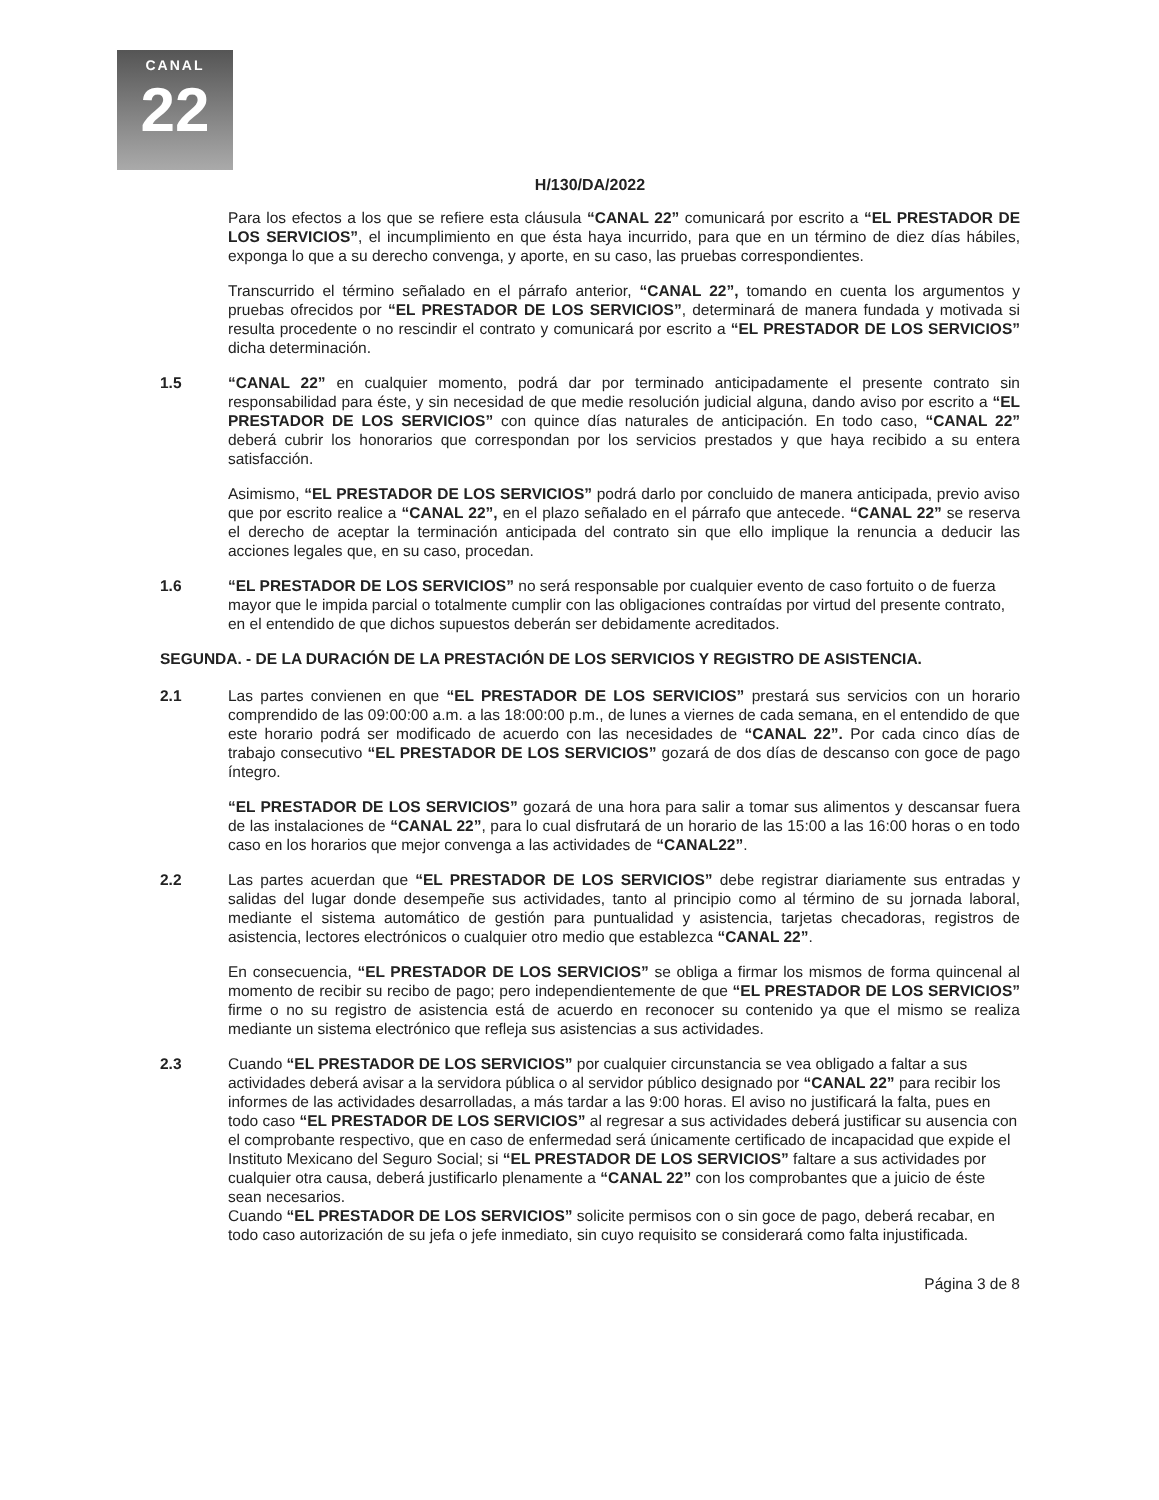CANAL
22
H/130/DA/2022
Para los efectos a los que se refiere esta cláusula “CANAL 22” comunicará por escrito a “EL PRESTADOR DE LOS SERVICIOS”, el incumplimiento en que ésta haya incurrido, para que en un término de diez días hábiles, exponga lo que a su derecho convenga, y aporte, en su caso, las pruebas correspondientes.
Transcurrido el término señalado en el párrafo anterior, “CANAL 22”, tomando en cuenta los argumentos y pruebas ofrecidos por “EL PRESTADOR DE LOS SERVICIOS”, determinará de manera fundada y motivada si resulta procedente o no rescindir el contrato y comunicará por escrito a “EL PRESTADOR DE LOS SERVICIOS” dicha determinación.
1.5 “CANAL 22” en cualquier momento, podrá dar por terminado anticipadamente el presente contrato sin responsabilidad para éste, y sin necesidad de que medie resolución judicial alguna, dando aviso por escrito a “EL PRESTADOR DE LOS SERVICIOS” con quince días naturales de anticipación. En todo caso, “CANAL 22” deberá cubrir los honorarios que correspondan por los servicios prestados y que haya recibido a su entera satisfacción.
Asimismo, “EL PRESTADOR DE LOS SERVICIOS” podrá darlo por concluido de manera anticipada, previo aviso que por escrito realice a “CANAL 22”, en el plazo señalado en el párrafo que antecede. “CANAL 22” se reserva el derecho de aceptar la terminación anticipada del contrato sin que ello implique la renuncia a deducir las acciones legales que, en su caso, procedan.
1.6 “EL PRESTADOR DE LOS SERVICIOS” no será responsable por cualquier evento de caso fortuito o de fuerza mayor que le impida parcial o totalmente cumplir con las obligaciones contraídas por virtud del presente contrato, en el entendido de que dichos supuestos deberán ser debidamente acreditados.
SEGUNDA. - DE LA DURACIÓN DE LA PRESTACIÓN DE LOS SERVICIOS Y REGISTRO DE ASISTENCIA.
2.1 Las partes convienen en que “EL PRESTADOR DE LOS SERVICIOS” prestará sus servicios con un horario comprendido de las 09:00:00 a.m. a las 18:00:00 p.m., de lunes a viernes de cada semana, en el entendido de que este horario podrá ser modificado de acuerdo con las necesidades de “CANAL 22”. Por cada cinco días de trabajo consecutivo “EL PRESTADOR DE LOS SERVICIOS” gozará de dos días de descanso con goce de pago íntegro.
“EL PRESTADOR DE LOS SERVICIOS” gozará de una hora para salir a tomar sus alimentos y descansar fuera de las instalaciones de “CANAL 22”, para lo cual disfrutará de un horario de las 15:00 a las 16:00 horas o en todo caso en los horarios que mejor convenga a las actividades de “CANAL22”.
2.2 Las partes acuerdan que “EL PRESTADOR DE LOS SERVICIOS” debe registrar diariamente sus entradas y salidas del lugar donde desempeñe sus actividades, tanto al principio como al término de su jornada laboral, mediante el sistema automático de gestión para puntualidad y asistencia, tarjetas checadoras, registros de asistencia, lectores electrónicos o cualquier otro medio que establezca “CANAL 22”.
En consecuencia, “EL PRESTADOR DE LOS SERVICIOS” se obliga a firmar los mismos de forma quincenal al momento de recibir su recibo de pago; pero independientemente de que “EL PRESTADOR DE LOS SERVICIOS” firme o no su registro de asistencia está de acuerdo en reconocer su contenido ya que el mismo se realiza mediante un sistema electrónico que refleja sus asistencias a sus actividades.
2.3 Cuando “EL PRESTADOR DE LOS SERVICIOS” por cualquier circunstancia se vea obligado a faltar a sus actividades deberá avisar a la servidora pública o al servidor público designado por “CANAL 22” para recibir los informes de las actividades desarrolladas, a más tardar a las 9:00 horas. El aviso no justificará la falta, pues en todo caso “EL PRESTADOR DE LOS SERVICIOS” al regresar a sus actividades deberá justificar su ausencia con el comprobante respectivo, que en caso de enfermedad será únicamente certificado de incapacidad que expide el Instituto Mexicano del Seguro Social; si “EL PRESTADOR DE LOS SERVICIOS” faltare a sus actividades por cualquier otra causa, deberá justificarlo plenamente a “CANAL 22” con los comprobantes que a juicio de éste sean necesarios.
Cuando “EL PRESTADOR DE LOS SERVICIOS” solicite permisos con o sin goce de pago, deberá recabar, en todo caso autorización de su jefa o jefe inmediato, sin cuyo requisito se considerará como falta injustificada.
Página 3 de 8